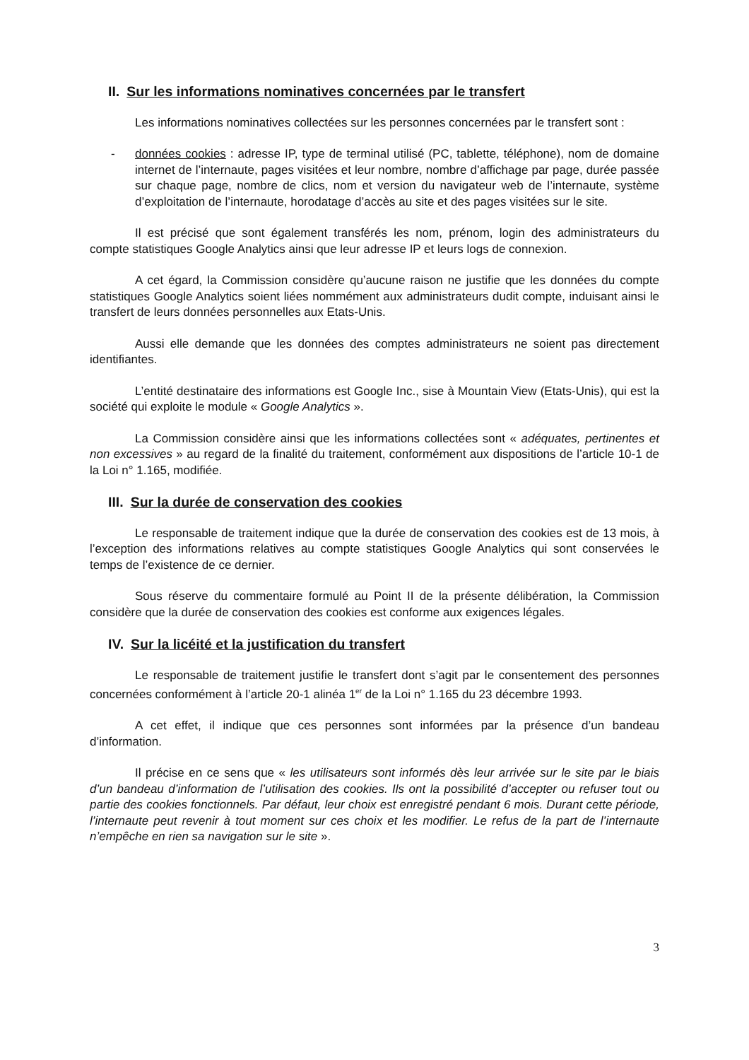II. Sur les informations nominatives concernées par le transfert
Les informations nominatives collectées sur les personnes concernées par le transfert sont :
- données cookies : adresse IP, type de terminal utilisé (PC, tablette, téléphone), nom de domaine internet de l’internaute, pages visitées et leur nombre, nombre d’affichage par page, durée passée sur chaque page, nombre de clics, nom et version du navigateur web de l’internaute, système d’exploitation de l’internaute, horodatage d’accès au site et des pages visitées sur le site.
Il est précisé que sont également transférés les nom, prénom, login des administrateurs du compte statistiques Google Analytics ainsi que leur adresse IP et leurs logs de connexion.
A cet égard, la Commission considère qu’aucune raison ne justifie que les données du compte statistiques Google Analytics soient liées nommément aux administrateurs dudit compte, induisant ainsi le transfert de leurs données personnelles aux Etats-Unis.
Aussi elle demande que les données des comptes administrateurs ne soient pas directement identifiantes.
L’entité destinataire des informations est Google Inc., sise à Mountain View (Etats-Unis), qui est la société qui exploite le module « Google Analytics ».
La Commission considère ainsi que les informations collectées sont « adéquates, pertinentes et non excessives » au regard de la finalité du traitement, conformément aux dispositions de l’article 10-1 de la Loi n° 1.165, modifiée.
III. Sur la durée de conservation des cookies
Le responsable de traitement indique que la durée de conservation des cookies est de 13 mois, à l’exception des informations relatives au compte statistiques Google Analytics qui sont conservées le temps de l’existence de ce dernier.
Sous réserve du commentaire formulé au Point II de la présente délibération, la Commission considère que la durée de conservation des cookies est conforme aux exigences légales.
IV. Sur la licéité et la justification du transfert
Le responsable de traitement justifie le transfert dont s’agit par le consentement des personnes concernées conformément à l’article 20-1 alinéa 1<sup>er</sup> de la Loi n° 1.165 du 23 décembre 1993.
A cet effet, il indique que ces personnes sont informées par la présence d’un bandeau d’information.
Il précise en ce sens que « les utilisateurs sont informés dès leur arrivée sur le site par le biais d’un bandeau d’information de l’utilisation des cookies. Ils ont la possibilité d’accepter ou refuser tout ou partie des cookies fonctionnels. Par défaut, leur choix est enregistré pendant 6 mois. Durant cette période, l’internaute peut revenir à tout moment sur ces choix et les modifier. Le refus de la part de l’internaute n’empêche en rien sa navigation sur le site ».
3